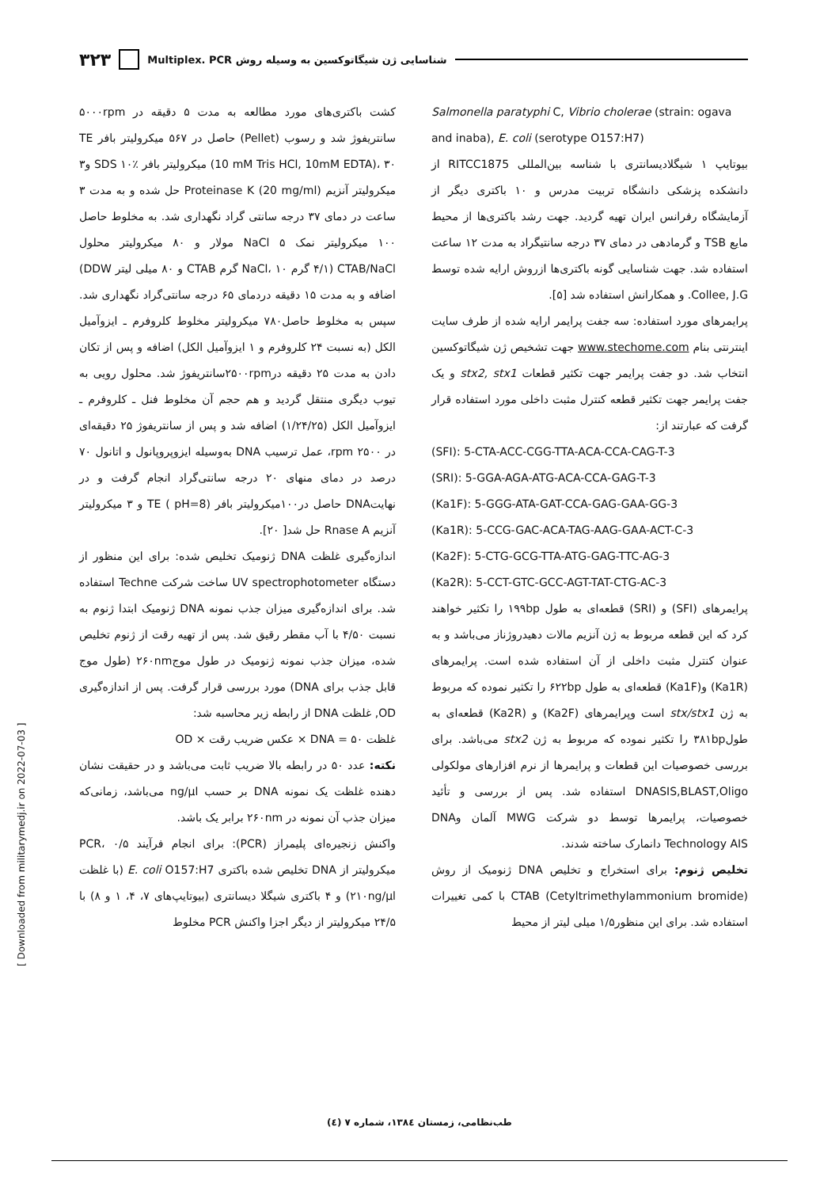۳۲۳ شناسایی ژن شیگاتوکسین به وسیله روش Multiplex. PCR
Salmonella paratyphi C, Vibrio cholerae (strain: ogava and inaba), E. coli (serotype O157:H7)
بیوتایپ ۱ شیگلادیسانتری با شناسه بین‌المللی RITCC1875 از دانشکده پزشکی دانشگاه تربیت مدرس و ۱۰ باکتری دیگر از آزمایشگاه رفرانس ایران تهیه گردید. جهت رشد باکتری‌ها از محیط مایع TSB و گرمادهی در دمای ۳۷ درجه سانتیگراد به مدت ۱۲ ساعت استفاده شد. جهت شناسایی گونه باکتری‌ها ازروش ارایه شده توسط Collee, J.G. و همکارانش استفاده شد [۵].
پرایمرهای مورد استفاده: سه جفت پرایمر ارایه شده از طرف سایت اینترنتی بنام www.stechome.com جهت تشخیص ژن شیگاتوکسین انتخاب شد. دو جفت پرایمر جهت تکثیر قطعات stx2, stx1 و یک جفت پرایمر جهت تکثیر قطعه کنترل مثبت داخلی مورد استفاده قرار گرفت که عبارتند از:
(SFI): 5-CTA-ACC-CGG-TTA-ACA-CCA-CAG-T-3
(SRI): 5-GGA-AGA-ATG-ACA-CCA-GAG-T-3
(Ka1F): 5-GGG-ATA-GAT-CCA-GAG-GAA-GG-3
(Ka1R): 5-CCG-GAC-ACA-TAG-AAG-GAA-ACT-C-3
(Ka2F): 5-CTG-GCG-TTA-ATG-GAG-TTC-AG-3
(Ka2R): 5-CCT-GTC-GCC-AGT-TAT-CTG-AC-3
پرایمرهای (SFI) و (SRI) قطعه‌ای به طول ۱۹۹bp را تکثیر خواهند کرد که این قطعه مربوط به ژن آنزیم مالات دهیدروژناز می‌باشد و به عنوان کنترل مثبت داخلی از آن استفاده شده است. پرایمرهای (Ka1R) و(Ka1F) قطعه‌ای به طول ۶۲۲bp را تکثیر نموده که مربوط به ژن stx/stx1 است وپرایمرهای (Ka2F) و (Ka2R) قطعه‌ای به طول۳۸۱bp را تکثیر نموده که مربوط به ژن stx2 می‌باشد. برای بررسی خصوصیات این قطعات و پرایمرها از نرم افزارهای مولکولی DNASIS,BLAST,Oligo استفاده شد. پس از بررسی و تأئید خصوصیات، پرایمرها توسط دو شرکت MWG آلمان وDNA Technology AIS دانمارک ساخته شدند.
تخلیص ژنوم: برای استخراج و تخلیص DNA ژنومیک از روش CTAB (Cetyltrimethylammonium bromide) با کمی تغییرات استفاده شد. برای این منظور۱/۵ میلی لیتر از محیط
کشت باکتری‌های مورد مطالعه به مدت ۵ دقیقه در ۵۰۰۰rpm سانتریفوژ شد و رسوب (Pellet) حاصل در ۵۶۷ میکرولیتر بافر TE (10 mM Tris HCl, 10mM EDTA)، ۳۰ میکرولیتر بافر SDS ۱۰٪ و۳ میکرولیتر آنزیم Proteinase K (20 mg/ml) حل شده و به مدت ۳ ساعت در دمای ۳۷ درجه سانتی گراد نگهداری شد. به مخلوط حاصل ۱۰۰ میکرولیتر نمک NaCl ۵ مولار و ۸۰ میکرولیتر محلول CTAB/NaCl (۴/۱ گرم NaCl، ۱۰ گرم CTAB و ۸۰ میلی لیتر DDW) اضافه و به مدت ۱۵ دقیقه دردمای ۶۵ درجه سانتی‌گراد نگهداری شد. سپس به مخلوط حاصل۷۸۰ میکرولیتر مخلوط کلروفرم ـ ایزوآمیل الکل (به نسبت ۲۴ کلروفرم و ۱ ایزوآمیل الکل) اضافه و پس از تکان دادن به مدت ۲۵ دقیقه در۲۵۰۰rpmسانتریفوژ شد. محلول رویی به تیوب دیگری منتقل گردید و هم حجم آن مخلوط فنل ـ کلروفرم ـ ایزوآمیل الکل (۱/۲۴/۲۵) اضافه شد و پس از سانتریفوژ ۲۵ دقیقه‌ای در ۲۵۰۰ rpm، عمل ترسیب DNA به‌وسیله ایزوپروپانول و اتانول ۷۰ درصد در دمای منهای ۲۰ درجه سانتی‌گراد انجام گرفت و در نهایتDNA حاصل در۱۰۰میکرولیتر بافر TE ( pH=8) و ۳ میکرولیتر آنزیم Rnase A حل شد[ ۲۰].
اندازه‌گیری غلظت DNA ژنومیک تخلیص شده: برای این منظور از دستگاه UV spectrophotometer ساخت شرکت Techne استفاده شد. برای اندازه‌گیری میزان جذب نمونه DNA ژنومیک ابتدا ژنوم به نسبت ۴/۵۰ با آب مقطر رقیق شد. پس از تهیه رقت از ژنوم تخلیص شده، میزان جذب نمونه ژنومیک در طول موج۲۶۰nm (طول موج قابل جذب برای DNA) مورد بررسی قرار گرفت. پس از اندازه‌گیری OD, غلظت DNA از رابطه زیر محاسبه شد:
غلظت DNA = ۵۰ × عکس ضریب رقت × OD
نکته: عدد ۵۰ در رابطه بالا ضریب ثابت می‌باشد و در حقیقت نشان دهنده غلظت یک نمونه DNA بر حسب ng/µl می‌باشد، زمانی‌که میزان جذب آن نمونه در ۲۶۰nm برابر یک باشد.
واکنش زنجیره‌ای پلیمراز (PCR): برای انجام فرآیند PCR، ۰/۵ میکرولیتر از DNA تخلیص شده باکتری E. coli O157:H7 (با غلظت ۲۱۰ng/µl) و ۴ باکتری شیگلا دیسانتری (بیوتایپ‌های ۷، ۴، ۱ و ۸) با ۲۴/۵ میکرولیتر از دیگر اجزا واکنش PCR مخلوط
[ Downloaded from militarymedj.ir on 2022-07-03 ]
طب‌نظامی، زمستان ۱۳۸٤، شماره ۷ (٤)